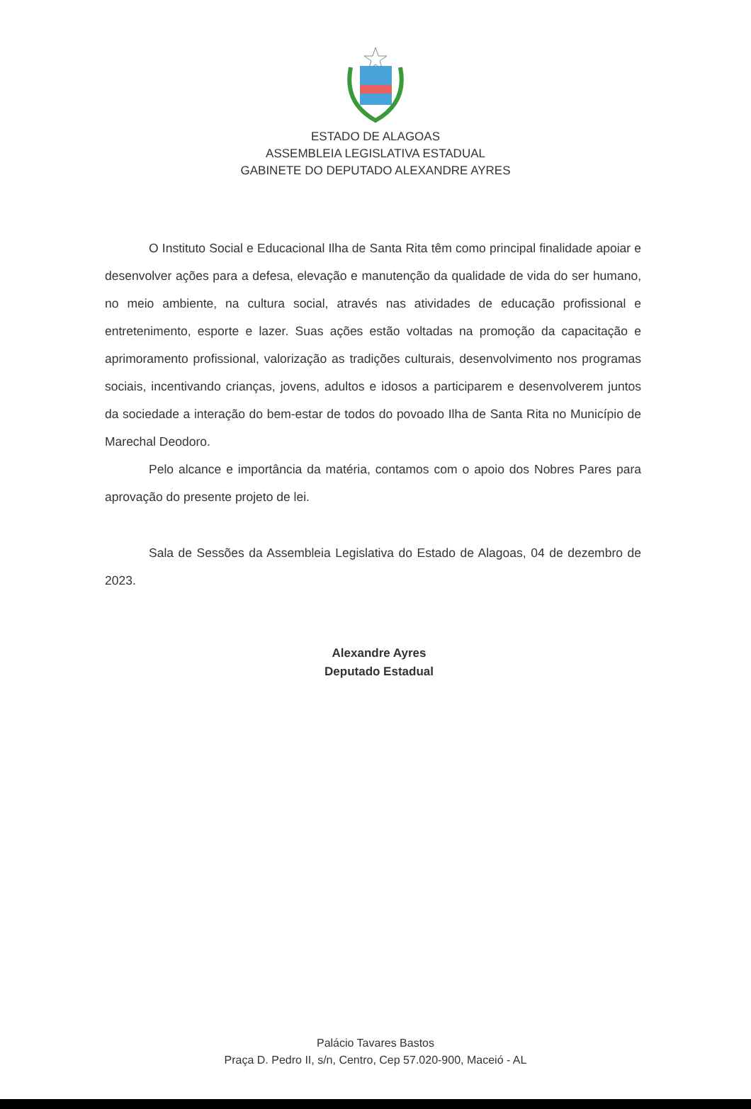ESTADO DE ALAGOAS
ASSEMBLEIA LEGISLATIVA ESTADUAL
GABINETE DO DEPUTADO ALEXANDRE AYRES
O Instituto Social e Educacional Ilha de Santa Rita têm como principal finalidade apoiar e desenvolver ações para a defesa, elevação e manutenção da qualidade de vida do ser humano, no meio ambiente, na cultura social, através nas atividades de educação profissional e entretenimento, esporte e lazer. Suas ações estão voltadas na promoção da capacitação e aprimoramento profissional, valorização as tradições culturais, desenvolvimento nos programas sociais, incentivando crianças, jovens, adultos e idosos a participarem e desenvolverem juntos da sociedade a interação do bem-estar de todos do povoado Ilha de Santa Rita no Município de Marechal Deodoro.
Pelo alcance e importância da matéria, contamos com o apoio dos Nobres Pares para aprovação do presente projeto de lei.
Sala de Sessões da Assembleia Legislativa do Estado de Alagoas, 04 de dezembro de 2023.
Alexandre Ayres
Deputado Estadual
Palácio Tavares Bastos
Praça D. Pedro II, s/n, Centro, Cep 57.020-900, Maceió - AL